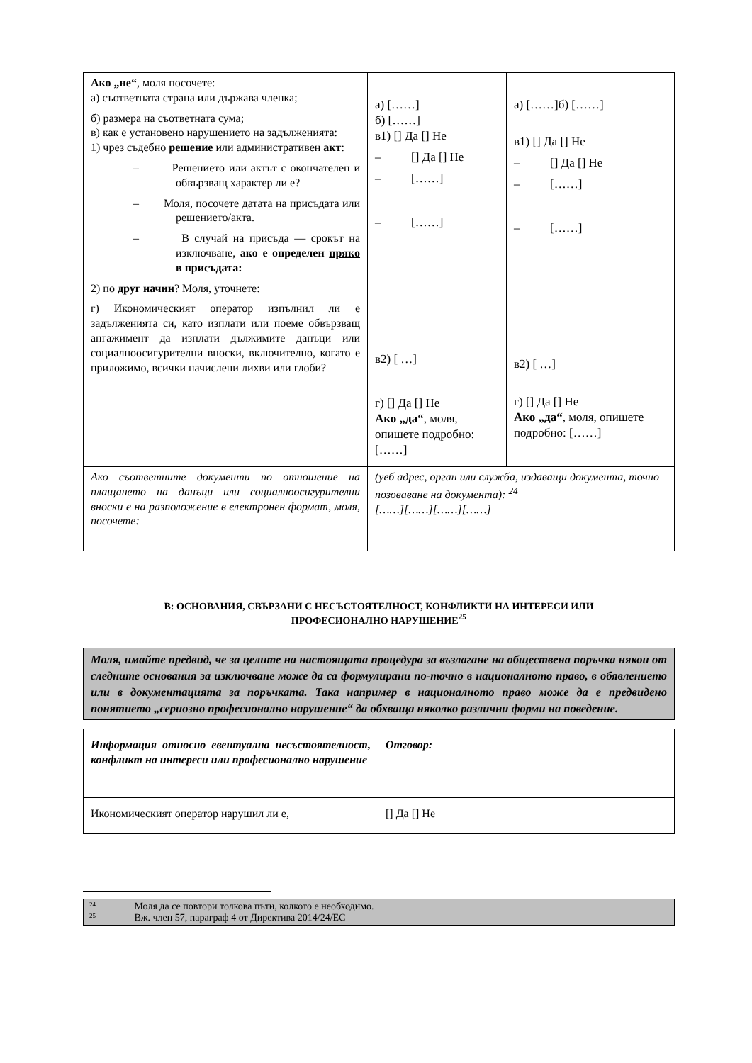| Ако „не“ , моля посочете: а) съответната страна или държава членка; б) размера на съответната сума; в) как е установено нарушението на задълженията: 1) чрез съдебно решение или административен акт : – Решението или актът с окончателен и обвързващ характер ли е? – Моля, посочете датата на присъдата или решението/акта. – В случай на присъда — срокът на изключване, ако е определен пряко в присъдата: 2) по друг начин ? Моля, уточнете: г) Икономическият оператор изпълнил ли е задълженията си, като изплати или поеме обвързващ ангажимент да изплати дължимите данъци или социалноосигурителни вноски, включително, когато е приложимо, всички начислени лихви или глоби? | а) [……] б) [……] в1) [] Да [] Не – [] Да [] Не – [……] – [……] в2) [ …] г) [] Да [] Не Ако „да“ , моля, опишете подробно: [……] | а) [……]б) [……] в1) [] Да [] Не – [] Да [] Не – [……] – [……] в2) [ …] г) [] Да [] Не Ако „да“ , моля, опишете подробно: [……] |
| Ако съответните документи по отношение на плащането на данъци или социалноосигурителни вноски е на разположение в електронен формат, моля, посочете: | (уеб адрес, орган или служба, издаващи документа, точно позоваване на документа): <sup>24</sup> [……][……][……][……] | |
В: ОСНОВАНИЯ, СВЪРЗАНИ С НЕСЪСТОЯТЕЛНОСТ, КОНФЛИКТИ НА ИНТЕРЕСИ ИЛИ
ПРОФЕСИОНАЛНО НАРУШЕНИЕ<sup>25</sup>
Моля, имайте предвид, че за целите на настоящата процедура за възлагане на обществена поръчка някои от следните основания за изключване може да са формулирани по-точно в националното право, в обявлението или в документацията за поръчката. Така например в националното право може да е предвидено понятието „сериозно професионално нарушение“ да обхваща няколко различни форми на поведение.
| Информация относно евентуална несъстоятелност, конфликт на интереси или професионално нарушение | Отговор: |
| Икономическият оператор нарушил ли е, | [] Да [] Не |
24 Моля да се повтори толкова пъти, колкото е необходимо.
25 Вж. член 57, параграф 4 от Директива 2014/24/ЕС